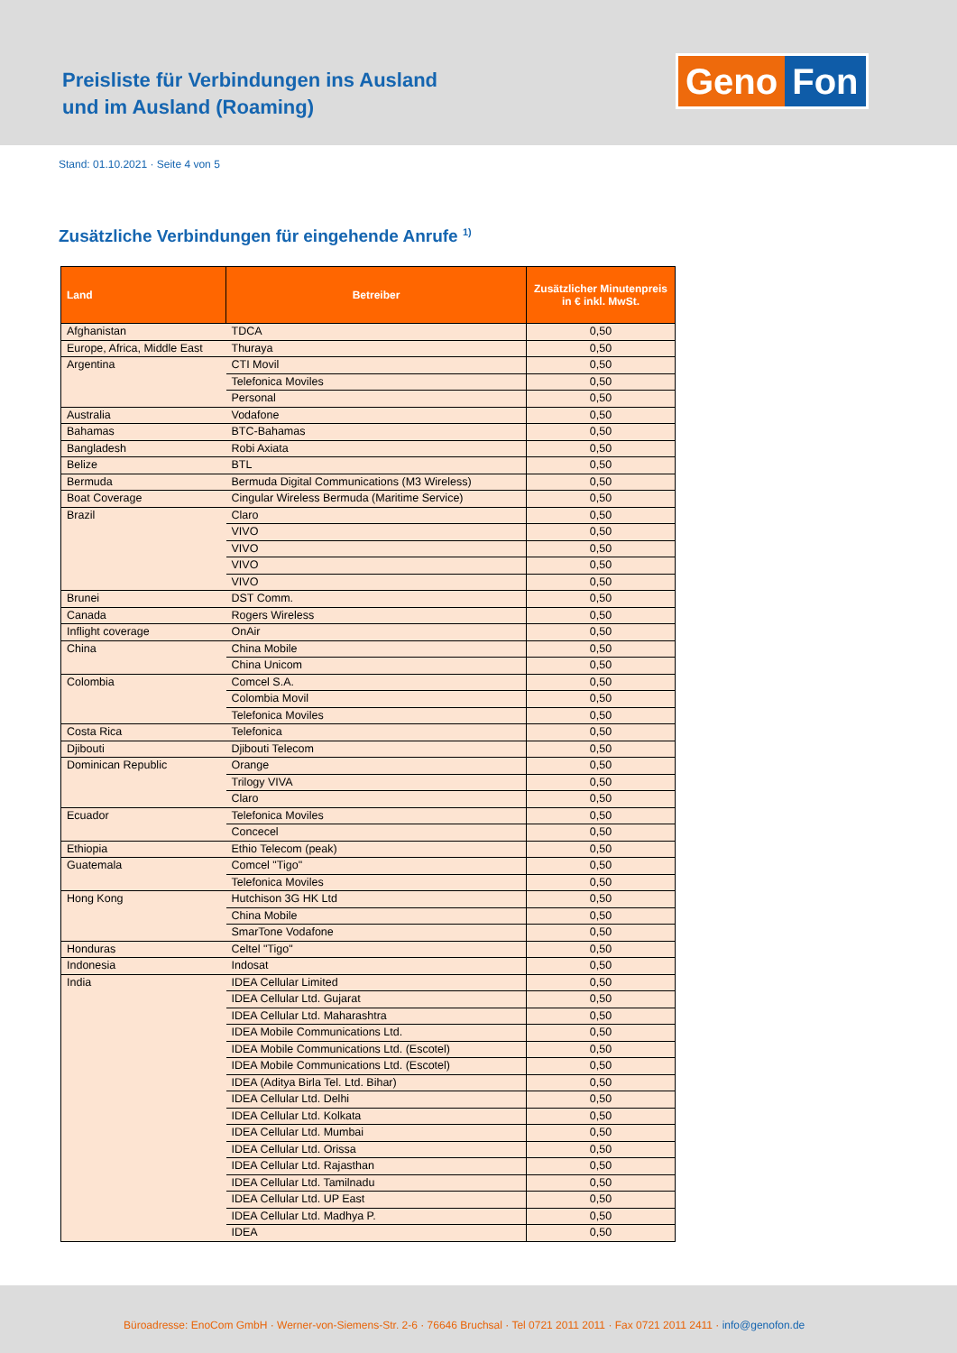Preisliste für Verbindungen ins Ausland
und im Ausland (Roaming)
Geno Fon
Stand: 01.10.2021 · Seite 4 von 5
Zusätzliche Verbindungen für eingehende Anrufe <sup>1)</sup>
| Land | Betreiber | Zusätzlicher Minutenpreis in € inkl. MwSt. |
| --- | --- | --- |
| Afghanistan | TDCA | 0,50 |
| Europe, Africa, Middle East | Thuraya | 0,50 |
| Argentina | CTI Movil | 0,50 |
| | Telefonica Moviles | 0,50 |
| | Personal | 0,50 |
| Australia | Vodafone | 0,50 |
| Bahamas | BTC-Bahamas | 0,50 |
| Bangladesh | Robi Axiata | 0,50 |
| Belize | BTL | 0,50 |
| Bermuda | Bermuda Digital Communications (M3 Wireless) | 0,50 |
| Boat Coverage | Cingular Wireless Bermuda (Maritime Service) | 0,50 |
| Brazil | Claro | 0,50 |
| | VIVO | 0,50 |
| | VIVO | 0,50 |
| | VIVO | 0,50 |
| | VIVO | 0,50 |
| Brunei | DST Comm. | 0,50 |
| Canada | Rogers Wireless | 0,50 |
| Inflight coverage | OnAir | 0,50 |
| China | China Mobile | 0,50 |
| | China Unicom | 0,50 |
| Colombia | Comcel S.A. | 0,50 |
| | Colombia Movil | 0,50 |
| | Telefonica Moviles | 0,50 |
| Costa Rica | Telefonica | 0,50 |
| Djibouti | Djibouti Telecom | 0,50 |
| Dominican Republic | Orange | 0,50 |
| | Trilogy VIVA | 0,50 |
| | Claro | 0,50 |
| Ecuador | Telefonica Moviles | 0,50 |
| | Concecel | 0,50 |
| Ethiopia | Ethio Telecom (peak) | 0,50 |
| Guatemala | Comcel "Tigo" | 0,50 |
| | Telefonica Moviles | 0,50 |
| Hong Kong | Hutchison 3G HK Ltd | 0,50 |
| | China Mobile | 0,50 |
| | SmarTone Vodafone | 0,50 |
| Honduras | Celtel "Tigo" | 0,50 |
| Indonesia | Indosat | 0,50 |
| India | IDEA Cellular Limited | 0,50 |
| | IDEA Cellular Ltd. Gujarat | 0,50 |
| | IDEA Cellular Ltd. Maharashtra | 0,50 |
| | IDEA Mobile Communications Ltd. | 0,50 |
| | IDEA Mobile Communications Ltd. (Escotel) | 0,50 |
| | IDEA Mobile Communications Ltd. (Escotel) | 0,50 |
| | IDEA (Aditya Birla Tel. Ltd. Bihar) | 0,50 |
| | IDEA Cellular Ltd. Delhi | 0,50 |
| | IDEA Cellular Ltd. Kolkata | 0,50 |
| | IDEA Cellular Ltd. Mumbai | 0,50 |
| | IDEA Cellular Ltd. Orissa | 0,50 |
| | IDEA Cellular Ltd. Rajasthan | 0,50 |
| | IDEA Cellular Ltd. Tamilnadu | 0,50 |
| | IDEA Cellular Ltd. UP East | 0,50 |
| | IDEA Cellular Ltd. Madhya P. | 0,50 |
| | IDEA | 0,50 |
Büroadresse: EnoCom GmbH · Werner-von-Siemens-Str. 2-6 · 76646 Bruchsal · Tel 0721 2011 2011 · Fax 0721 2011 2411 · info@genofon.de